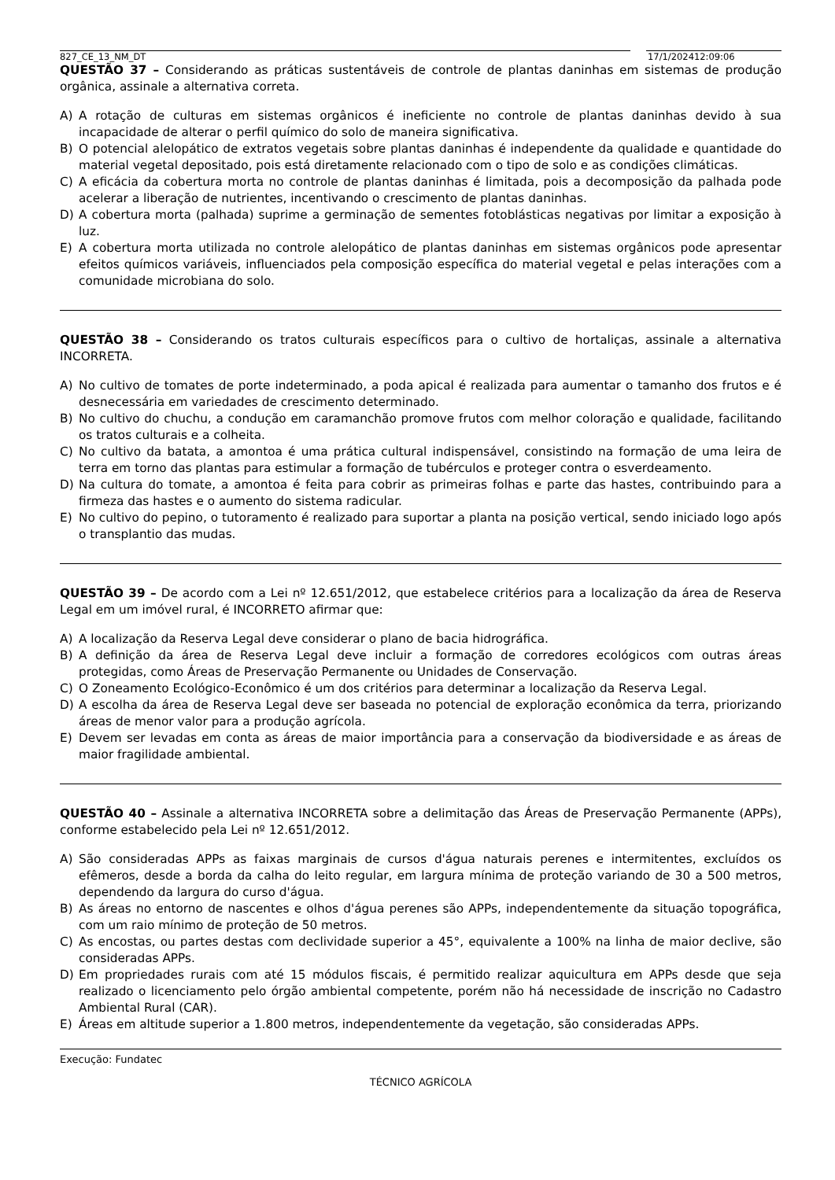827_CE_13_NM_DT 17/1/202412:09:06
QUESTÃO 37 – Considerando as práticas sustentáveis de controle de plantas daninhas em sistemas de produção orgânica, assinale a alternativa correta.
A) A rotação de culturas em sistemas orgânicos é ineficiente no controle de plantas daninhas devido à sua incapacidade de alterar o perfil químico do solo de maneira significativa.
B) O potencial alelopático de extratos vegetais sobre plantas daninhas é independente da qualidade e quantidade do material vegetal depositado, pois está diretamente relacionado com o tipo de solo e as condições climáticas.
C) A eficácia da cobertura morta no controle de plantas daninhas é limitada, pois a decomposição da palhada pode acelerar a liberação de nutrientes, incentivando o crescimento de plantas daninhas.
D) A cobertura morta (palhada) suprime a germinação de sementes fotoblásticas negativas por limitar a exposição à luz.
E) A cobertura morta utilizada no controle alelopático de plantas daninhas em sistemas orgânicos pode apresentar efeitos químicos variáveis, influenciados pela composição específica do material vegetal e pelas interações com a comunidade microbiana do solo.
QUESTÃO 38 – Considerando os tratos culturais específicos para o cultivo de hortaliças, assinale a alternativa INCORRETA.
A) No cultivo de tomates de porte indeterminado, a poda apical é realizada para aumentar o tamanho dos frutos e é desnecessária em variedades de crescimento determinado.
B) No cultivo do chuchu, a condução em caramanchão promove frutos com melhor coloração e qualidade, facilitando os tratos culturais e a colheita.
C) No cultivo da batata, a amontoa é uma prática cultural indispensável, consistindo na formação de uma leira de terra em torno das plantas para estimular a formação de tubérculos e proteger contra o esverdeamento.
D) Na cultura do tomate, a amontoa é feita para cobrir as primeiras folhas e parte das hastes, contribuindo para a firmeza das hastes e o aumento do sistema radicular.
E) No cultivo do pepino, o tutoramento é realizado para suportar a planta na posição vertical, sendo iniciado logo após o transplantio das mudas.
QUESTÃO 39 – De acordo com a Lei nº 12.651/2012, que estabelece critérios para a localização da área de Reserva Legal em um imóvel rural, é INCORRETO afirmar que:
A) A localização da Reserva Legal deve considerar o plano de bacia hidrográfica.
B) A definição da área de Reserva Legal deve incluir a formação de corredores ecológicos com outras áreas protegidas, como Áreas de Preservação Permanente ou Unidades de Conservação.
C) O Zoneamento Ecológico-Econômico é um dos critérios para determinar a localização da Reserva Legal.
D) A escolha da área de Reserva Legal deve ser baseada no potencial de exploração econômica da terra, priorizando áreas de menor valor para a produção agrícola.
E) Devem ser levadas em conta as áreas de maior importância para a conservação da biodiversidade e as áreas de maior fragilidade ambiental.
QUESTÃO 40 – Assinale a alternativa INCORRETA sobre a delimitação das Áreas de Preservação Permanente (APPs), conforme estabelecido pela Lei nº 12.651/2012.
A) São consideradas APPs as faixas marginais de cursos d'água naturais perenes e intermitentes, excluídos os efêmeros, desde a borda da calha do leito regular, em largura mínima de proteção variando de 30 a 500 metros, dependendo da largura do curso d'água.
B) As áreas no entorno de nascentes e olhos d'água perenes são APPs, independentemente da situação topográfica, com um raio mínimo de proteção de 50 metros.
C) As encostas, ou partes destas com declividade superior a 45°, equivalente a 100% na linha de maior declive, são consideradas APPs.
D) Em propriedades rurais com até 15 módulos fiscais, é permitido realizar aquicultura em APPs desde que seja realizado o licenciamento pelo órgão ambiental competente, porém não há necessidade de inscrição no Cadastro Ambiental Rural (CAR).
E) Áreas em altitude superior a 1.800 metros, independentemente da vegetação, são consideradas APPs.
Execução: Fundatec
TÉCNICO AGRÍCOLA